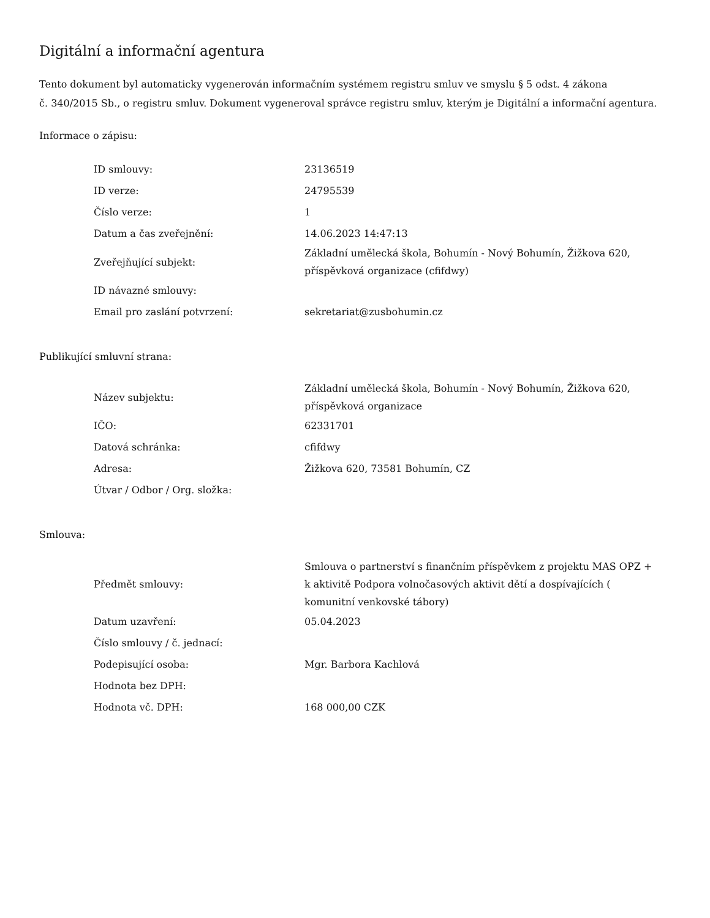Digitální a informační agentura
Tento dokument byl automaticky vygenerován informačním systémem registru smluv ve smyslu § 5 odst. 4 zákona
č. 340/2015 Sb., o registru smluv. Dokument vygeneroval správce registru smluv, kterým je Digitální a informační agentura.
Informace o zápisu:
| ID smlouvy: | 23136519 |
| ID verze: | 24795539 |
| Číslo verze: | 1 |
| Datum a čas zveřejnění: | 14.06.2023 14:47:13 |
| Zveřejňující subjekt: | Základní umělecká škola, Bohumín - Nový Bohumín, Žižkova 620, příspěvková organizace (cfifdwy) |
| ID návazné smlouvy: | |
| Email pro zaslání potvrzení: | sekretariat@zusbohumin.cz |
Publikující smluvní strana:
| Název subjektu: | Základní umělecká škola, Bohumín - Nový Bohumín, Žižkova 620, příspěvková organizace |
| IČO: | 62331701 |
| Datová schránka: | cfifdwy |
| Adresa: | Žižkova 620, 73581 Bohumín, CZ |
| Útvar / Odbor / Org. složka: | |
Smlouva:
| Předmět smlouvy: | Smlouva o partnerství s finančním příspěvkem z projektu MAS OPZ + k aktivitě Podpora volnočasových aktivit dětí a dospívajících ( komunitní venkovské tábory) |
| Datum uzavření: | 05.04.2023 |
| Číslo smlouvy / č. jednací: | |
| Podepisující osoba: | Mgr. Barbora Kachlová |
| Hodnota bez DPH: | |
| Hodnota vč. DPH: | 168 000,00 CZK |